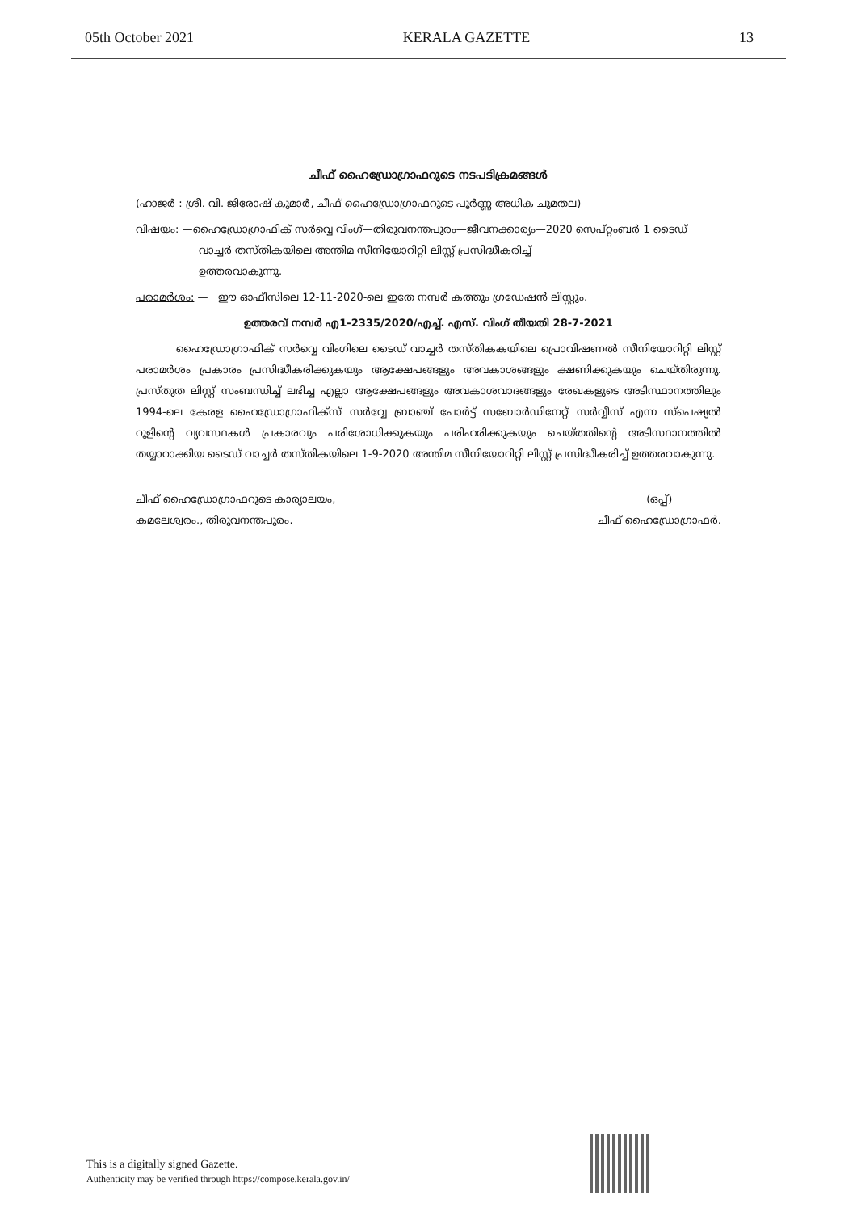05th October 2021 KERALA GAZETTE 13
ചീഫ് ഹൈഡ്രോഗ്രാഫറുടെ നടപടിക്രമങ്ങൾ
(ഹാജർ : ശ്രീ. വി. ജിരോഷ് കുമാർ, ചീഫ് ഹൈഡ്രോഗ്രാഫറുടെ പൂർണ്ണ അധിക ചുമതല)
വിഷയം: —ഹൈഡ്രോഗ്രാഫിക് സർവ്വെ വിംഗ്—തിരുവനന്തപുരം—ജീവനക്കാര്യം—2020 സെപ്റ്റംബർ 1 ടൈഡ്
വാച്ചർ തസ്തികയിലെ അന്തിമ സീനിയോറിറ്റി ലിസ്റ്റ് പ്രസിദ്ധീകരിച്ച്
ഉത്തരവാകുന്നു.
പരാമർശം: — ഈ ഓഫീസിലെ 12-11-2020-ലെ ഇതേ നമ്പർ കത്തും ഗ്രഡേഷൻ ലിസ്റ്റും.
ഉത്തരവ് നമ്പർ എ1-2335/2020/എച്ച്. എസ്. വിംഗ് തീയതി 28-7-2021
ഹൈഡ്രോഗ്രാഫിക് സർവ്വെ വിംഗിലെ ടൈഡ് വാച്ചർ തസ്തികകയിലെ പ്രൊവിഷണൽ സീനിയോറിറ്റി ലിസ്റ്റ് പരാമർശം പ്രകാരം പ്രസിദ്ധീകരിക്കുകയും ആക്ഷേപങ്ങളും അവകാശങ്ങളും ക്ഷണിക്കുകയും ചെയ്തിരുന്നു. പ്രസ്തുത ലിസ്റ്റ് സംബന്ധിച്ച് ലഭിച്ച എല്ലാ ആക്ഷേപങ്ങളും അവകാശവാദങ്ങളും രേഖകളുടെ അടിസ്ഥാനത്തിലും 1994-ലെ കേരള ഹൈഡ്രോഗ്രാഫിക്സ് സർവ്വേ ബ്രാഞ്ച് പോർട്ട് സബോർഡിനേറ്റ് സർവ്വീസ് എന്ന സ്പെഷ്യൽ റൂളിന്റെ വ്യവസ്ഥകൾ പ്രകാരവും പരിശോധിക്കുകയും പരിഹരിക്കുകയും ചെയ്തതിന്റെ അടിസ്ഥാനത്തിൽ തയ്യാറാക്കിയ ടൈഡ് വാച്ചർ തസ്തികയിലെ 1-9-2020 അന്തിമ സീനിയോറിറ്റി ലിസ്റ്റ് പ്രസിദ്ധീകരിച്ച് ഉത്തരവാകുന്നു.
ചീഫ് ഹൈഡ്രോഗ്രാഫറുടെ കാര്യാലയം,
കമലേശ്വരം., തിരുവനന്തപുരം.
(ഒപ്പ്)
ചീഫ് ഹൈഡ്രോഗ്രാഫർ.
This is a digitally signed Gazette.
Authenticity may be verified through https://compose.kerala.gov.in/